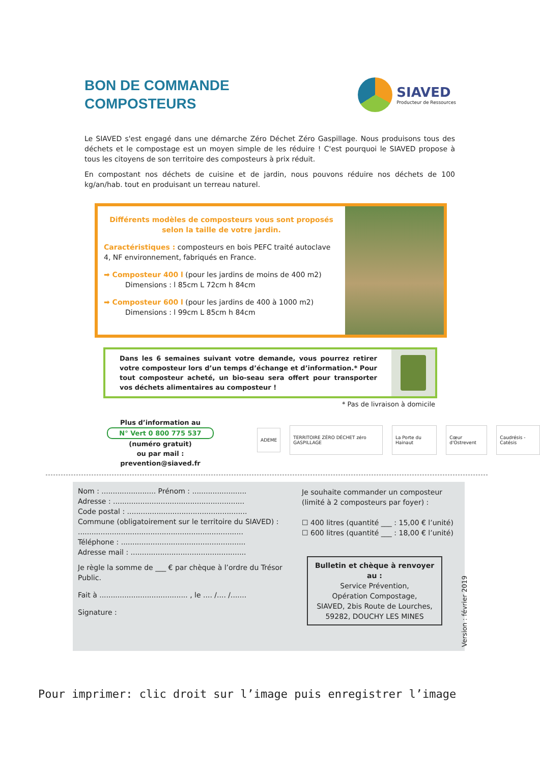BON DE COMMANDE
COMPOSTEURS
SIAVED
Producteur de Ressources
Le SIAVED s'est engagé dans une démarche Zéro Déchet Zéro Gaspillage. Nous produisons tous des déchets et le compostage est un moyen simple de les réduire ! C'est pourquoi le SIAVED propose à tous les citoyens de son territoire des composteurs à prix réduit.
En compostant nos déchets de cuisine et de jardin, nous pouvons réduire nos déchets de 100 kg/an/hab. tout en produisant un terreau naturel.
Différents modèles de composteurs vous sont proposés selon la taille de votre jardin.
Caractéristiques : composteurs en bois PEFC traité autoclave 4, NF environnement, fabriqués en France.
➡ Composteur 400 l (pour les jardins de moins de 400 m2)
   Dimensions : l 85cm L 72cm h 84cm
➡ Composteur 600 l (pour les jardins de 400 à 1000 m2)
   Dimensions : l 99cm L 85cm h 84cm
Dans les 6 semaines suivant votre demande, vous pourrez retirer votre composteur lors d’un temps d’échange et d’information.* Pour tout composteur acheté, un bio-seau sera offert pour transporter vos déchets alimentaires au composteur !
* Pas de livraison à domicile
Plus d’information au
N° Vert 0 800 775 537
(numéro gratuit)
ou par mail :
prevention@siaved.fr
ADEME TERRITOIRE ZÉRO DÉCHET zéro GASPILLAGE La Porte du Hainaut Cœur d'Ostrevent Caudrésis - Catésis
Nom : ........................ Prénom : ........................
Adresse : ..........................................................
Code postal : .....................................................
Commune (obligatoirement sur le territoire du SIAVED) :
.........................................................................
Téléphone : .......................................................
Adresse mail : ...................................................
Je règle la somme de ___ € par chèque à l’ordre du Trésor Public.
Fait à ....................................... , le .... /.... /.......
Signature :
Je souhaite commander un composteur (limité à 2 composteurs par foyer) :
☐ 400 litres (quantité ___ : 15,00 € l’unité)
☐ 600 litres (quantité ___ : 18,00 € l’unité)
Bulletin et chèque à renvoyer au :
Service Prévention,
Opération Compostage,
SIAVED, 2bis Route de Lourches,
59282, DOUCHY LES MINES
Version : février 2019
Pour imprimer: clic droit sur l’image puis enregistrer l’image